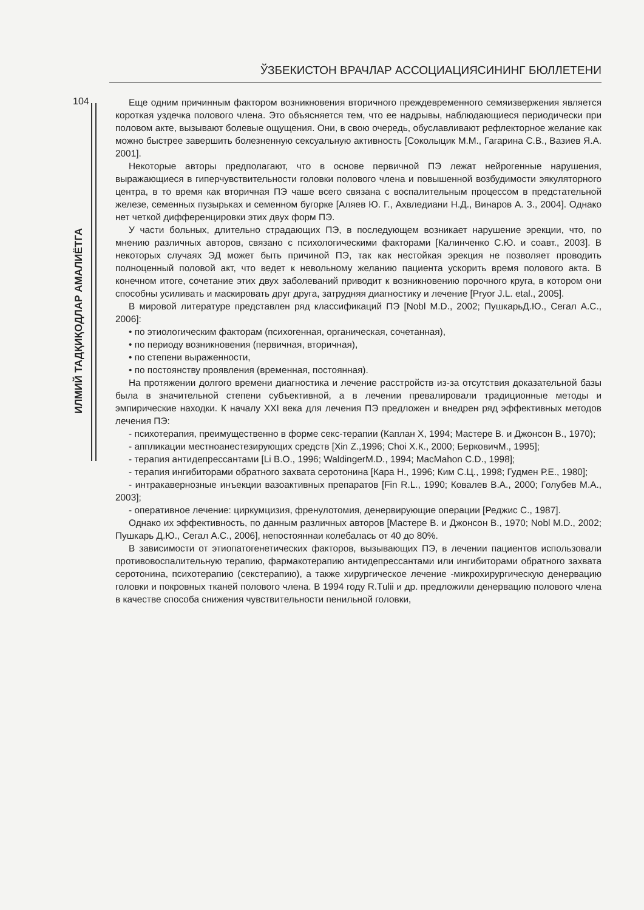ЎЗБЕКИСТОН ВРАЧЛАР АССОЦИАЦИЯСИНИНГ БЮЛЛЕТЕНИ
104
ИЛМИЙ ТАДҚИҚОДЛАР АМАЛИЁТГА
Еще одним причинным фактором возникновения вторичного преждевременного семяизвержения является короткая уздечка полового члена. Это объясняется тем, что ее надрывы, наблюдающиеся периодически при половом акте, вызывают болевые ощущения. Они, в свою очередь, обуславливают рефлекторное желание как можно быстрее завершить болезненную сексуальную активность [Соколыцик М.М., Гагарина С.В., Вазиев Я.А. 2001].
Некоторые авторы предполагают, что в основе первичной ПЭ лежат нейрогенные нарушения, выражающиеся в гиперчувствительности головки полового члена и повышенной возбудимости эякуляторного центра, в то время как вторичная ПЭ чаше всего связана с воспалительным процессом в предстательной железе, семенных пузырьках и семенном бугорке [Аляев Ю. Г., Ахвледиани Н.Д., Винаров А. З., 2004]. Однако нет четкой дифференцировки этих двух форм ПЭ.
У части больных, длительно страдающих ПЭ, в последующем возникает нарушение эрекции, что, по мнению различных авторов, связано с психологическими факторами [Калинченко С.Ю. и соавт., 2003]. В некоторых случаях ЭД может быть причиной ПЭ, так как нестойкая эрекция не позволяет проводить полноценный половой акт, что ведет к невольному желанию пациента ускорить время полового акта. В конечном итоге, сочетание этих двух заболеваний приводит к возникновению порочного круга, в котором они способны усиливать и маскировать друг друга, затрудняя диагностику и лечение [Pryor J.L. etal., 2005].
В мировой литературе представлен ряд классификаций ПЭ [Nobl M.D., 2002; ПушкарьД.Ю., Сегал А.С., 2006]:
• по этиологическим факторам (психогенная, органическая, сочетанная),
• по периоду возникновения (первичная, вторичная),
• по степени выраженности,
• по постоянству проявления (временная, постоянная).
На протяжении долгого времени диагностика и лечение расстройств из-за отсутствия доказательной базы была в значительной степени субъективной, а в лечении превалировали традиционные методы и эмпирические находки. К началу XXI века для лечения ПЭ предложен и внедрен ряд эффективных методов лечения ПЭ:
- психотерапия, преимущественно в форме секс-терапии (Каплан X, 1994; Мастере В. и Джонсон В., 1970);
- аппликации местноанестезирующих средств [Xin Z.,1996; Choi Х.К., 2000; БерковичМ., 1995];
- терапия антидепрессантами [Li B.O., 1996; WaldingerM.D., 1994; MacMahon C.D., 1998];
- терапия ингибиторами обратного захвата серотонина [Кара Н., 1996; Ким С.Ц., 1998; Гудмен Р.Е., 1980];
- интракавернозные инъекции вазоактивных препаратов [Fin R.L., 1990; Ковалев В.А., 2000; Голубев М.А., 2003];
- оперативное лечение: циркумцизия, френулотомия, денервирующие операции [Реджис С., 1987].
Однако их эффективность, по данным различных авторов [Мастере В. и Джонсон В., 1970; Nobl M.D., 2002; Пушкарь Д.Ю., Сегал А.С., 2006], непостояннаи колебалась от 40 до 80%.
В зависимости от этиопатогенетических факторов, вызывающих ПЭ, в лечении пациентов использовали противовоспалительную терапию, фармакотерапию антидепрессантами или ингибиторами обратного захвата серотонина, психотерапию (секстерапию), а также хирургическое лечение -микрохирургическую денервацию головки и покровных тканей полового члена. В 1994 году R.Tulii и др. предложили денервацию полового члена в качестве способа снижения чувствительности пенильной головки,